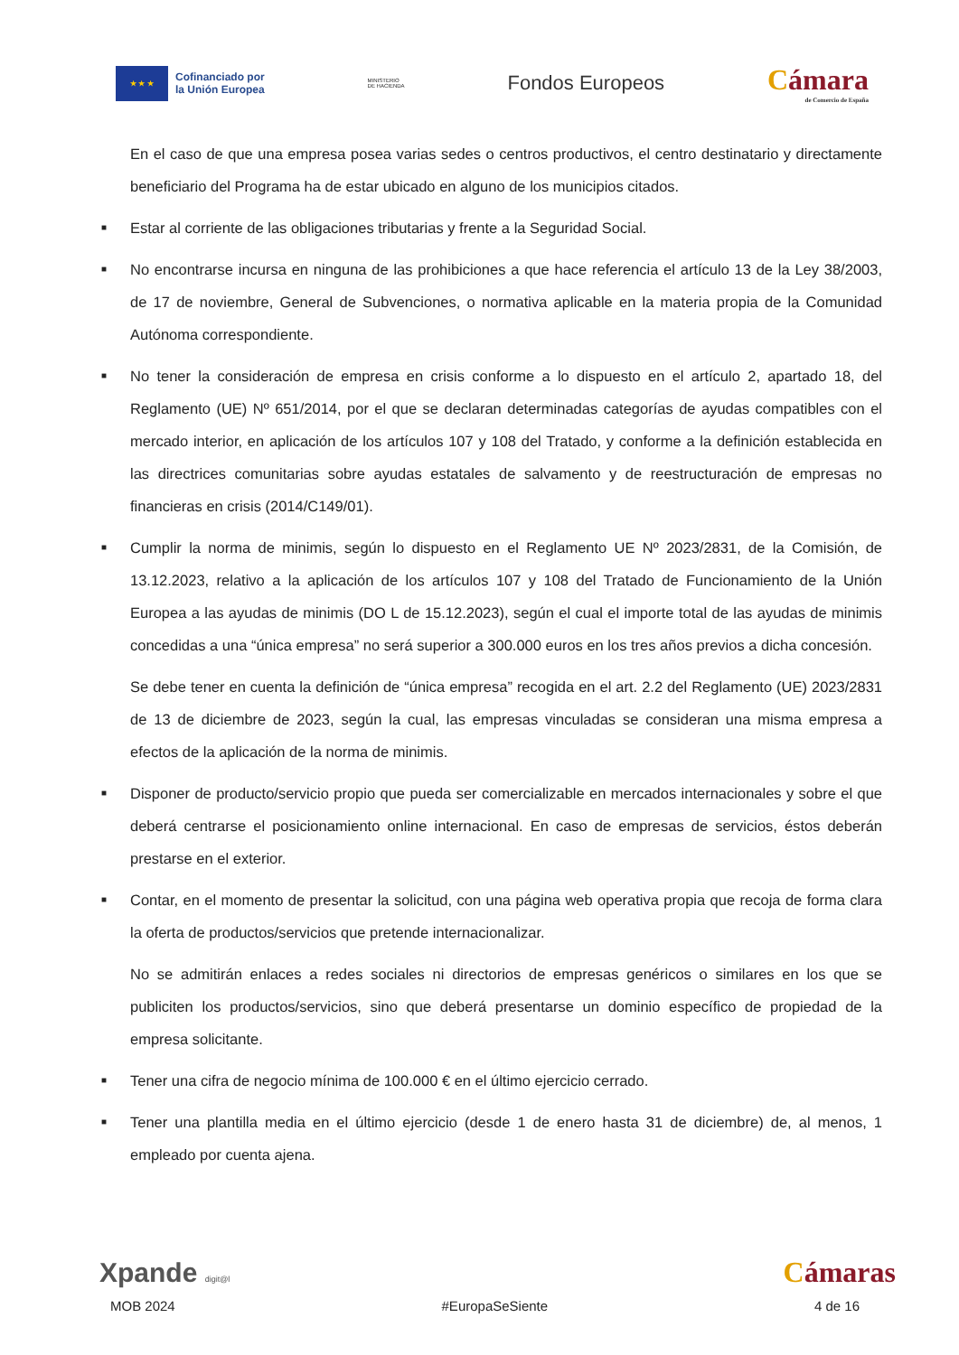★ ★ ★
Cofinanciado por
la Unión Europea
MINISTERIO
DE HACIENDA
Fondos Europeos
Cámara
de Comercio de España
En el caso de que una empresa posea varias sedes o centros productivos, el centro destinatario y directamente beneficiario del Programa ha de estar ubicado en alguno de los municipios citados.
■
Estar al corriente de las obligaciones tributarias y frente a la Seguridad Social.
■
No encontrarse incursa en ninguna de las prohibiciones a que hace referencia el artículo 13 de la Ley 38/2003, de 17 de noviembre, General de Subvenciones, o normativa aplicable en la materia propia de la Comunidad Autónoma correspondiente.
■
No tener la consideración de empresa en crisis conforme a lo dispuesto en el artículo 2, apartado 18, del Reglamento (UE) Nº 651/2014, por el que se declaran determinadas categorías de ayudas compatibles con el mercado interior, en aplicación de los artículos 107 y 108 del Tratado, y conforme a la definición establecida en las directrices comunitarias sobre ayudas estatales de salvamento y de reestructuración de empresas no financieras en crisis (2014/C149/01).
■
Cumplir la norma de minimis, según lo dispuesto en el Reglamento UE Nº 2023/2831, de la Comisión, de 13.12.2023, relativo a la aplicación de los artículos 107 y 108 del Tratado de Funcionamiento de la Unión Europea a las ayudas de minimis (DO L de 15.12.2023), según el cual el importe total de las ayudas de minimis concedidas a una “única empresa” no será superior a 300.000 euros en los tres años previos a dicha concesión.
Se debe tener en cuenta la definición de “única empresa” recogida en el art. 2.2 del Reglamento (UE) 2023/2831 de 13 de diciembre de 2023, según la cual, las empresas vinculadas se consideran una misma empresa a efectos de la aplicación de la norma de minimis.
■
Disponer de producto/servicio propio que pueda ser comercializable en mercados internacionales y sobre el que deberá centrarse el posicionamiento online internacional. En caso de empresas de servicios, éstos deberán prestarse en el exterior.
■
Contar, en el momento de presentar la solicitud, con una página web operativa propia que recoja de forma clara la oferta de productos/servicios que pretende internacionalizar.
No se admitirán enlaces a redes sociales ni directorios de empresas genéricos o similares en los que se publiciten los productos/servicios, sino que deberá presentarse un dominio específico de propiedad de la empresa solicitante.
■
Tener una cifra de negocio mínima de 100.000 € en el último ejercicio cerrado.
■
Tener una plantilla media en el último ejercicio (desde 1 de enero hasta 31 de diciembre) de, al menos, 1 empleado por cuenta ajena.
Xpande digit@l
Cámaras
MOB 2024 #EuropaSeSiente 4 de 16